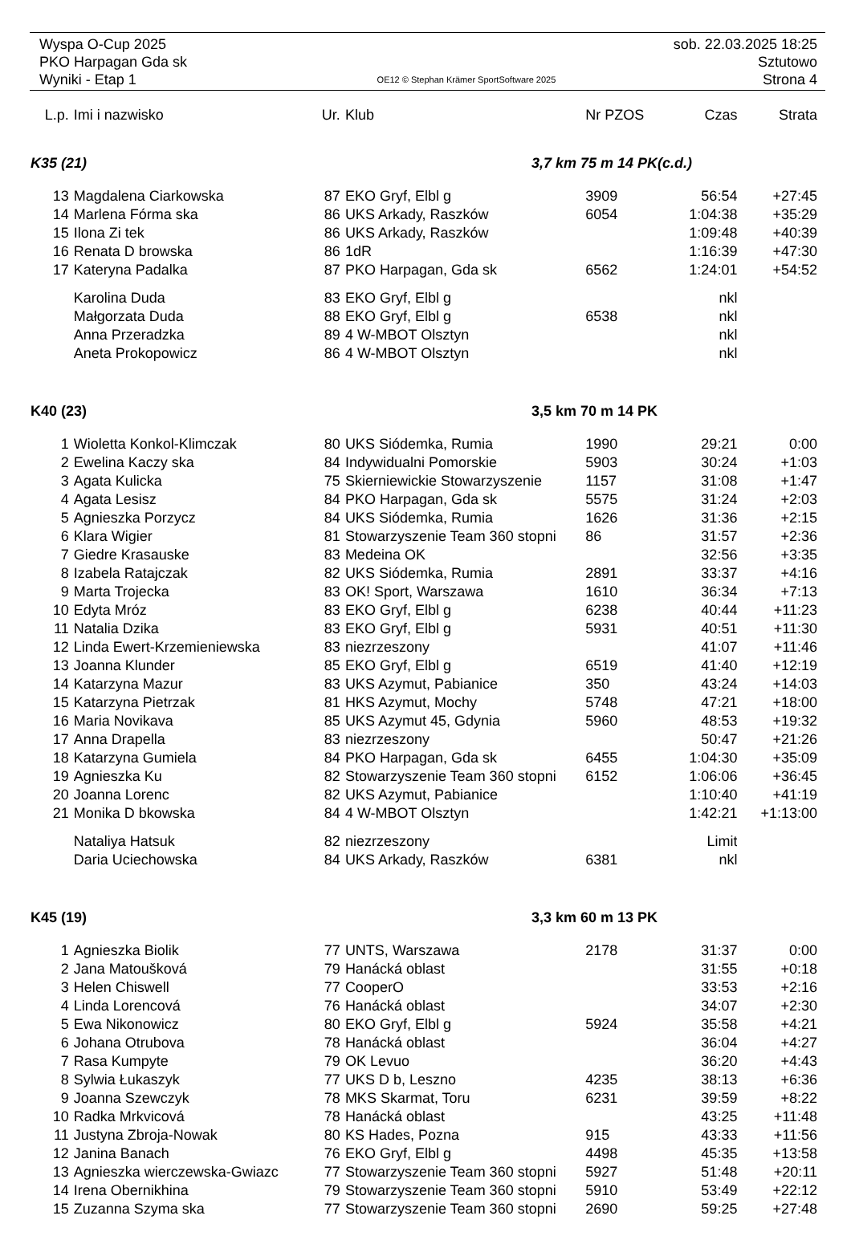Wyspa O-Cup 2025
PKO Harpagan Gda sk
Wyniki - Etap 1
OE12 © Stephan Krämer SportSoftware 2025
sob. 22.03.2025 18:25
Sztutowo
Strona 4
| L.p. | Imi i nazwisko | Ur. | Klub | Nr PZOS | Czas | Strata |
| --- | --- | --- | --- | --- | --- | --- |
| K35 (21) | | | 3,7 km 75 m 14 PK | | (c.d.) | |
| 13 | Magdalena Ciarkowska | 87 | EKO Gryf, Elbl g | 3909 | 56:54 | +27:45 |
| 14 | Marlena Fórma ska | 86 | UKS Arkady, Raszków | 6054 | 1:04:38 | +35:29 |
| 15 | Ilona Zi tek | 86 | UKS Arkady, Raszków | | 1:09:48 | +40:39 |
| 16 | Renata D browska | 86 | 1dR | | 1:16:39 | +47:30 |
| 17 | Kateryna Padalka | 87 | PKO Harpagan, Gda sk | 6562 | 1:24:01 | +54:52 |
| | Karolina Duda | 83 | EKO Gryf, Elbl g | | nkl | |
| | Małgorzata Duda | 88 | EKO Gryf, Elbl g | 6538 | nkl | |
| | Anna Przeradzka | 89 | 4 W-MBOT Olsztyn | | nkl | |
| | Aneta Prokopowicz | 86 | 4 W-MBOT Olsztyn | | nkl | |
| K40 (23) | | | 3,5 km 70 m 14 PK | | | |
| 1 | Wioletta Konkol-Klimczak | 80 | UKS Siódemka, Rumia | 1990 | 29:21 | 0:00 |
| 2 | Ewelina Kaczy ska | 84 | Indywidualni Pomorskie | 5903 | 30:24 | +1:03 |
| 3 | Agata Kulicka | 75 | Skierniewickie Stowarzyszenie | 1157 | 31:08 | +1:47 |
| 4 | Agata Lesisz | 84 | PKO Harpagan, Gda sk | 5575 | 31:24 | +2:03 |
| 5 | Agnieszka Porzycz | 84 | UKS Siódemka, Rumia | 1626 | 31:36 | +2:15 |
| 6 | Klara Wigier | 81 | Stowarzyszenie Team 360 stopni | 86 | 31:57 | +2:36 |
| 7 | Giedre Krasauske | 83 | Medeina OK | | 32:56 | +3:35 |
| 8 | Izabela Ratajczak | 82 | UKS Siódemka, Rumia | 2891 | 33:37 | +4:16 |
| 9 | Marta Trojecka | 83 | OK! Sport, Warszawa | 1610 | 36:34 | +7:13 |
| 10 | Edyta Mróz | 83 | EKO Gryf, Elbl g | 6238 | 40:44 | +11:23 |
| 11 | Natalia Dzika | 83 | EKO Gryf, Elbl g | 5931 | 40:51 | +11:30 |
| 12 | Linda Ewert-Krzemieniewska | 83 | niezrzeszony | | 41:07 | +11:46 |
| 13 | Joanna Klunder | 85 | EKO Gryf, Elbl g | 6519 | 41:40 | +12:19 |
| 14 | Katarzyna Mazur | 83 | UKS Azymut, Pabianice | 350 | 43:24 | +14:03 |
| 15 | Katarzyna Pietrzak | 81 | HKS Azymut, Mochy | 5748 | 47:21 | +18:00 |
| 16 | Maria Novikava | 85 | UKS Azymut 45, Gdynia | 5960 | 48:53 | +19:32 |
| 17 | Anna Drapella | 83 | niezrzeszony | | 50:47 | +21:26 |
| 18 | Katarzyna Gumiela | 84 | PKO Harpagan, Gda sk | 6455 | 1:04:30 | +35:09 |
| 19 | Agnieszka Ku | 82 | Stowarzyszenie Team 360 stopni | 6152 | 1:06:06 | +36:45 |
| 20 | Joanna Lorenc | 82 | UKS Azymut, Pabianice | | 1:10:40 | +41:19 |
| 21 | Monika D bkowska | 84 | 4 W-MBOT Olsztyn | | 1:42:21 | +1:13:00 |
| | Nataliya Hatsuk | 82 | niezrzeszony | | Limit | |
| | Daria Uciechowska | 84 | UKS Arkady, Raszków | 6381 | nkl | |
| K45 (19) | | | 3,3 km 60 m 13 PK | | | |
| 1 | Agnieszka Biolik | 77 | UNTS, Warszawa | 2178 | 31:37 | 0:00 |
| 2 | Jana Matoušková | 79 | Hanácká oblast | | 31:55 | +0:18 |
| 3 | Helen Chiswell | 77 | CooperO | | 33:53 | +2:16 |
| 4 | Linda Lorencová | 76 | Hanácká oblast | | 34:07 | +2:30 |
| 5 | Ewa Nikonowicz | 80 | EKO Gryf, Elbl g | 5924 | 35:58 | +4:21 |
| 6 | Johana Otrubova | 78 | Hanácká oblast | | 36:04 | +4:27 |
| 7 | Rasa Kumpyte | 79 | OK Levuo | | 36:20 | +4:43 |
| 8 | Sylwia Łukaszyk | 77 | UKS D b, Leszno | 4235 | 38:13 | +6:36 |
| 9 | Joanna Szewczyk | 78 | MKS Skarmat, Toru | 6231 | 39:59 | +8:22 |
| 10 | Radka Mrkvicová | 78 | Hanácká oblast | | 43:25 | +11:48 |
| 11 | Justyna Zbroja-Nowak | 80 | KS Hades, Pozna | 915 | 43:33 | +11:56 |
| 12 | Janina Banach | 76 | EKO Gryf, Elbl g | 4498 | 45:35 | +13:58 |
| 13 | Agnieszka wierczewska-Gwiazc | 77 | Stowarzyszenie Team 360 stopni | 5927 | 51:48 | +20:11 |
| 14 | Irena Obernikhina | 79 | Stowarzyszenie Team 360 stopni | 5910 | 53:49 | +22:12 |
| 15 | Zuzanna Szyma ska | 77 | Stowarzyszenie Team 360 stopni | 2690 | 59:25 | +27:48 |